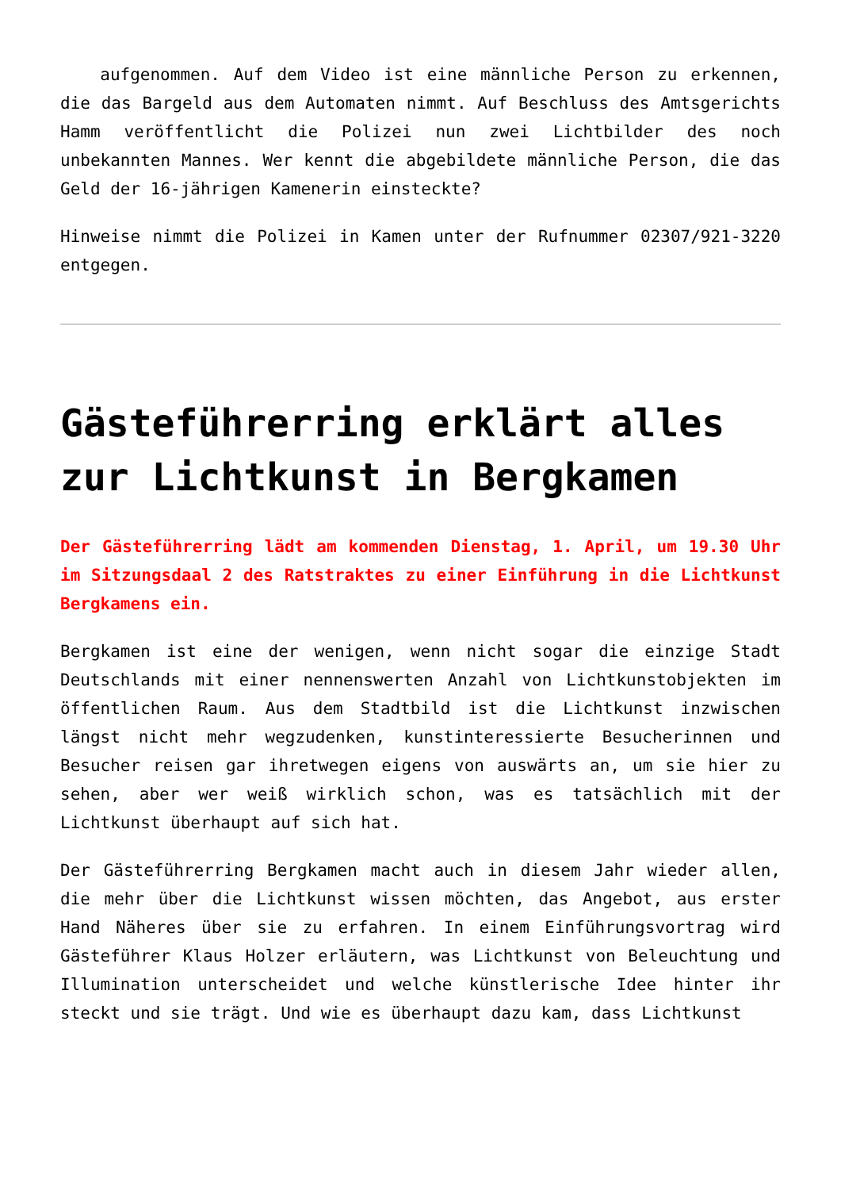aufgenommen. Auf dem Video ist eine männliche Person zu erkennen, die das Bargeld aus dem Automaten nimmt. Auf Beschluss des Amtsgerichts Hamm veröffentlicht die Polizei nun zwei Lichtbilder des noch unbekannten Mannes. Wer kennt die abgebildete männliche Person, die das Geld der 16-jährigen Kamenerin einsteckte?
Hinweise nimmt die Polizei in Kamen unter der Rufnummer 02307/921-3220 entgegen.
Gästeführerring erklärt alles zur Lichtkunst in Bergkamen
Der Gästeführerring lädt am kommenden Dienstag, 1. April, um 19.30 Uhr im Sitzungsdaal 2 des Ratstraktes zu einer Einführung in die Lichtkunst Bergkamens ein.
Bergkamen ist eine der wenigen, wenn nicht sogar die einzige Stadt Deutschlands mit einer nennenswerten Anzahl von Lichtkunstobjekten im öffentlichen Raum. Aus dem Stadtbild ist die Lichtkunst inzwischen längst nicht mehr wegzudenken, kunstinteressierte Besucherinnen und Besucher reisen gar ihretwegen eigens von auswärts an, um sie hier zu sehen, aber wer weiß wirklich schon, was es tatsächlich mit der Lichtkunst überhaupt auf sich hat.
Der Gästeführerring Bergkamen macht auch in diesem Jahr wieder allen, die mehr über die Lichtkunst wissen möchten, das Angebot, aus erster Hand Näheres über sie zu erfahren. In einem Einführungsvortrag wird Gästeführer Klaus Holzer erläutern, was Lichtkunst von Beleuchtung und Illumination unterscheidet und welche künstlerische Idee hinter ihr steckt und sie trägt. Und wie es überhaupt dazu kam, dass Lichtkunst